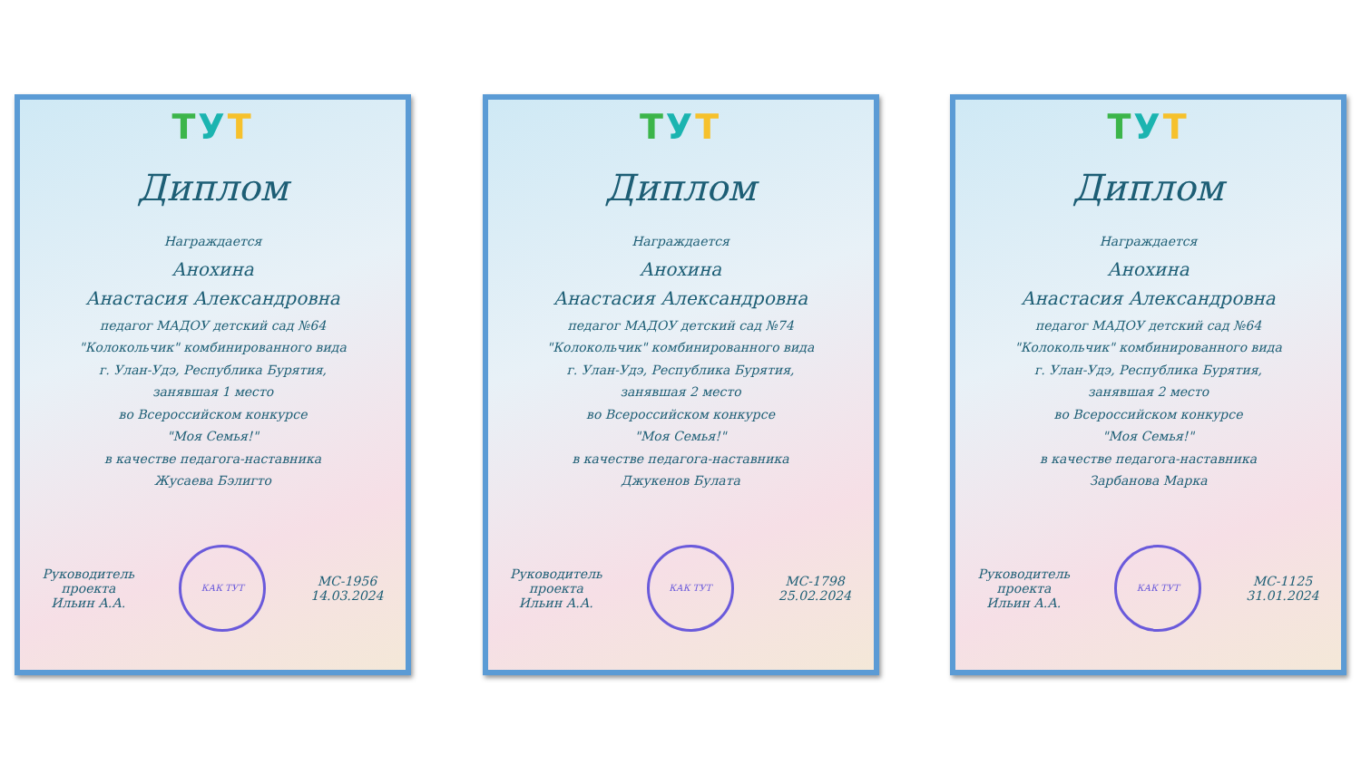ТУТ
Диплом
Награждается
Анохина
Анастасия Александровна
педагог МАДОУ детский сад №64
"Колокольчик" комбинированного вида
г. Улан-Удэ, Республика Бурятия,
занявшая 1 место
во Всероссийском конкурсе
"Моя Семья!"
в качестве педагога-наставника
Жусаева Бэлигто
Руководитель
проекта
Ильин А.А.
КАК ТУТ
МС-1956
14.03.2024
ТУТ
Диплом
Награждается
Анохина
Анастасия Александровна
педагог МАДОУ детский сад №74
"Колокольчик" комбинированного вида
г. Улан-Удэ, Республика Бурятия,
занявшая 2 место
во Всероссийском конкурсе
"Моя Семья!"
в качестве педагога-наставника
Джукенов Булата
Руководитель
проекта
Ильин А.А.
КАК ТУТ
МС-1798
25.02.2024
ТУТ
Диплом
Награждается
Анохина
Анастасия Александровна
педагог МАДОУ детский сад №64
"Колокольчик" комбинированного вида
г. Улан-Удэ, Республика Бурятия,
занявшая 2 место
во Всероссийском конкурсе
"Моя Семья!"
в качестве педагога-наставника
Зарбанова Марка
Руководитель
проекта
Ильин А.А.
КАК ТУТ
МС-1125
31.01.2024